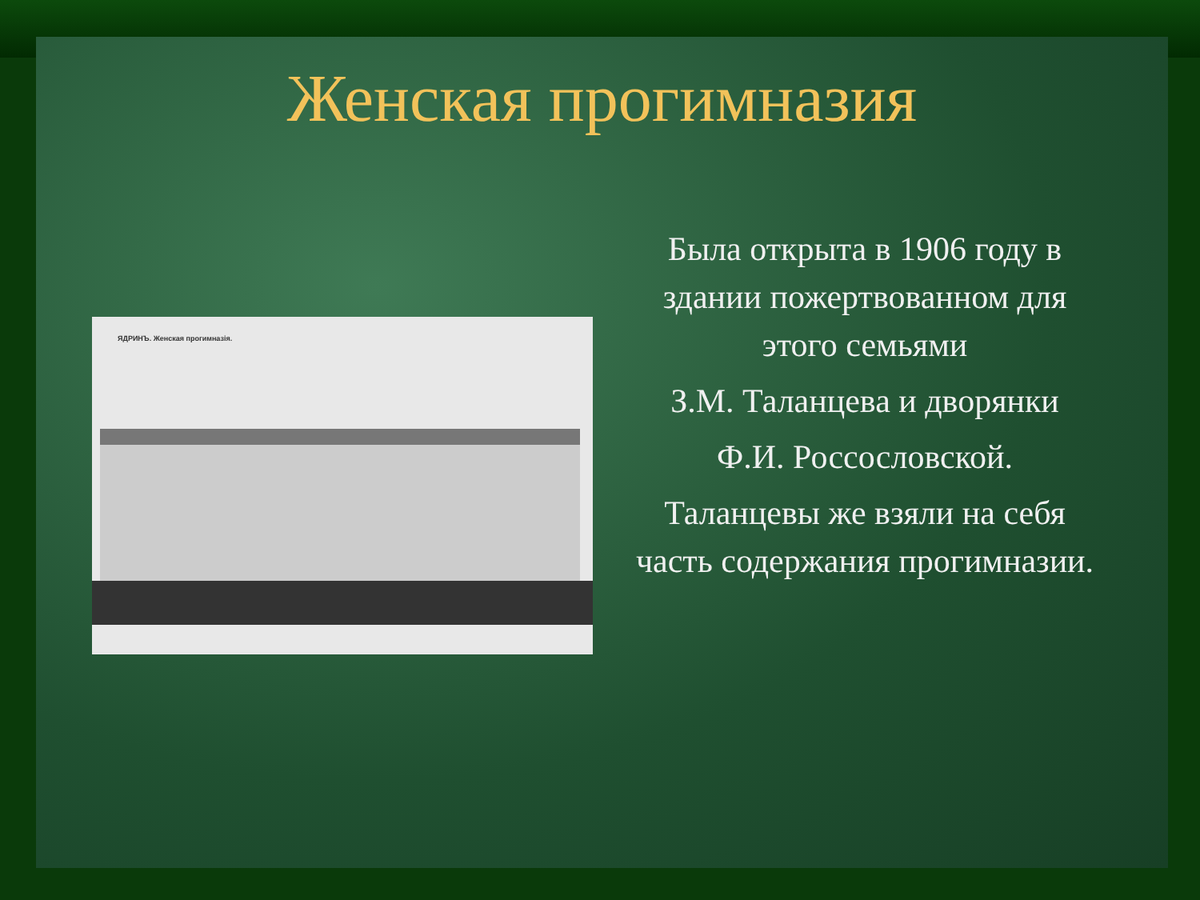Женская прогимназия
ЯДРИНЪ. Женская прогимназія.
Была открыта в 1906 году в здании пожертвованном для этого семьями
З.М. Таланцева и дворянки
Ф.И. Россословской.
Таланцевы же взяли на себя часть содержания прогимназии.